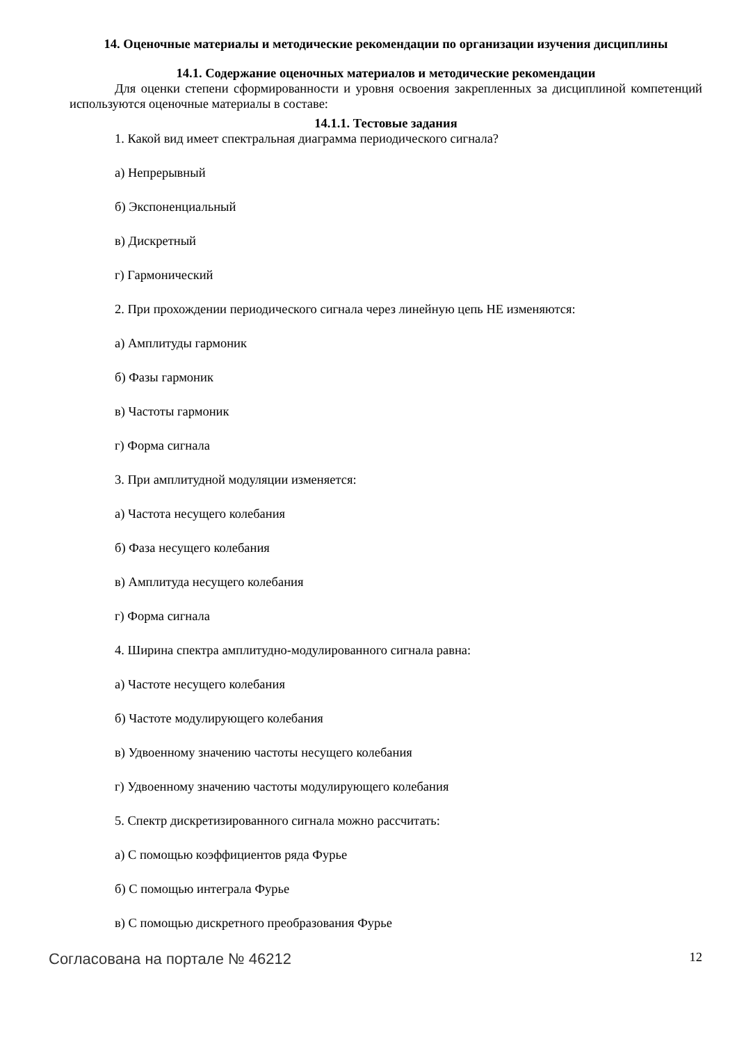14. Оценочные материалы и методические рекомендации по организации изучения дисциплины
14.1. Содержание оценочных материалов и методические рекомендации
Для оценки степени сформированности и уровня освоения закрепленных за дисциплиной компетенций используются оценочные материалы в составе:
14.1.1. Тестовые задания
1. Какой вид имеет спектральная диаграмма периодического сигнала?
а) Непрерывный
б) Экспоненциальный
в) Дискретный
г) Гармонический
2. При прохождении периодического сигнала через линейную цепь НЕ изменяются:
а) Амплитуды гармоник
б) Фазы гармоник
в) Частоты гармоник
г) Форма сигнала
3. При амплитудной модуляции изменяется:
а) Частота несущего колебания
б) Фаза несущего колебания
в) Амплитуда несущего колебания
г) Форма сигнала
4. Ширина спектра амплитудно-модулированного сигнала равна:
а) Частоте несущего колебания
б) Частоте модулирующего колебания
в) Удвоенному значению частоты несущего колебания
г) Удвоенному значению частоты модулирующего колебания
5. Спектр дискретизированного сигнала можно рассчитать:
а) С помощью коэффициентов ряда Фурье
б) С помощью интеграла Фурье
в) С помощью дискретного преобразования Фурье
Согласована на портале № 46212 12